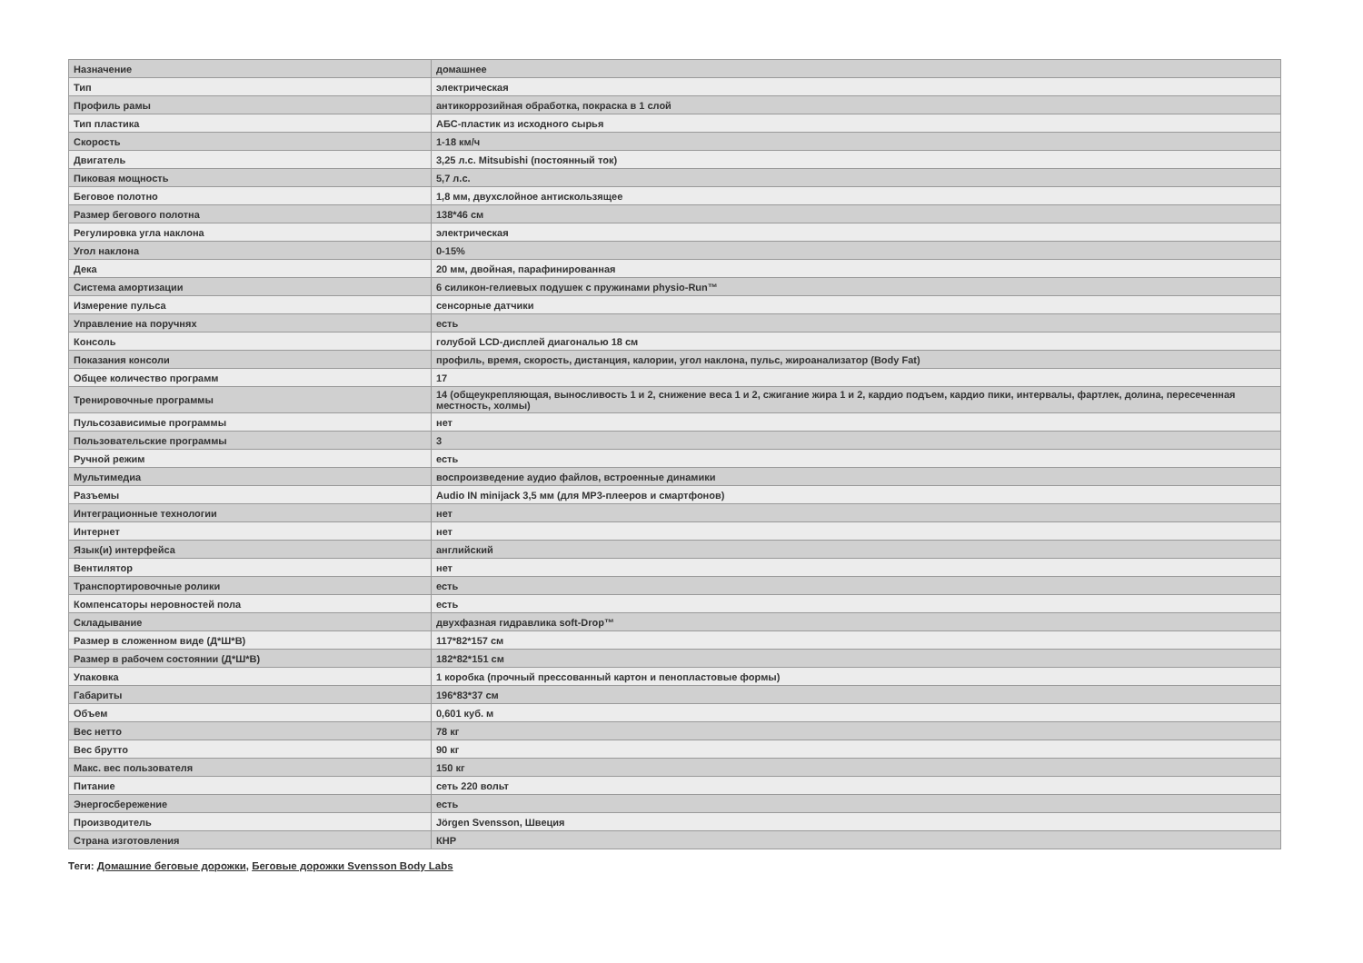| Назначение | домашнее |
| Тип | электрическая |
| Профиль рамы | антикоррозийная обработка, покраска в 1 слой |
| Тип пластика | АБС-пластик из исходного сырья |
| Скорость | 1-18 км/ч |
| Двигатель | 3,25 л.с. Mitsubishi (постоянный ток) |
| Пиковая мощность | 5,7 л.с. |
| Беговое полотно | 1,8 мм, двухслойное антискользящее |
| Размер бегового полотна | 138*46 см |
| Регулировка угла наклона | электрическая |
| Угол наклона | 0-15% |
| Дека | 20 мм, двойная, парафинированная |
| Система амортизации | 6 силикон-гелиевых подушек с пружинами physio-Run™ |
| Измерение пульса | сенсорные датчики |
| Управление на поручнях | есть |
| Консоль | голубой LCD-дисплей диагональю 18 см |
| Показания консоли | профиль, время, скорость, дистанция, калории, угол наклона, пульс, жироанализатор (Body Fat) |
| Общее количество программ | 17 |
| Тренировочные программы | 14 (общеукрепляющая, выносливость 1 и 2, снижение веса 1 и 2, сжигание жира 1 и 2, кардио подъем, кардио пики, интервалы, фартлек, долина, пересеченная местность, холмы) |
| Пульсозависимые программы | нет |
| Пользовательские программы | 3 |
| Ручной режим | есть |
| Мультимедиа | воспроизведение аудио файлов, встроенные динамики |
| Разъемы | Audio IN minijack 3,5 мм (для MP3-плееров и смартфонов) |
| Интеграционные технологии | нет |
| Интернет | нет |
| Язык(и) интерфейса | английский |
| Вентилятор | нет |
| Транспортировочные ролики | есть |
| Компенсаторы неровностей пола | есть |
| Складывание | двухфазная гидравлика soft-Drop™ |
| Размер в сложенном виде (Д*Ш*В) | 117*82*157 см |
| Размер в рабочем состоянии (Д*Ш*В) | 182*82*151 см |
| Упаковка | 1 коробка (прочный прессованный картон и пенопластовые формы) |
| Габариты | 196*83*37 см |
| Объем | 0,601 куб. м |
| Вес нетто | 78 кг |
| Вес брутто | 90 кг |
| Макс. вес пользователя | 150 кг |
| Питание | сеть 220 вольт |
| Энергосбережение | есть |
| Производитель | Jörgen Svensson, Швеция |
| Страна изготовления | КНР |
Теги: Домашние беговые дорожки, Беговые дорожки Svensson Body Labs